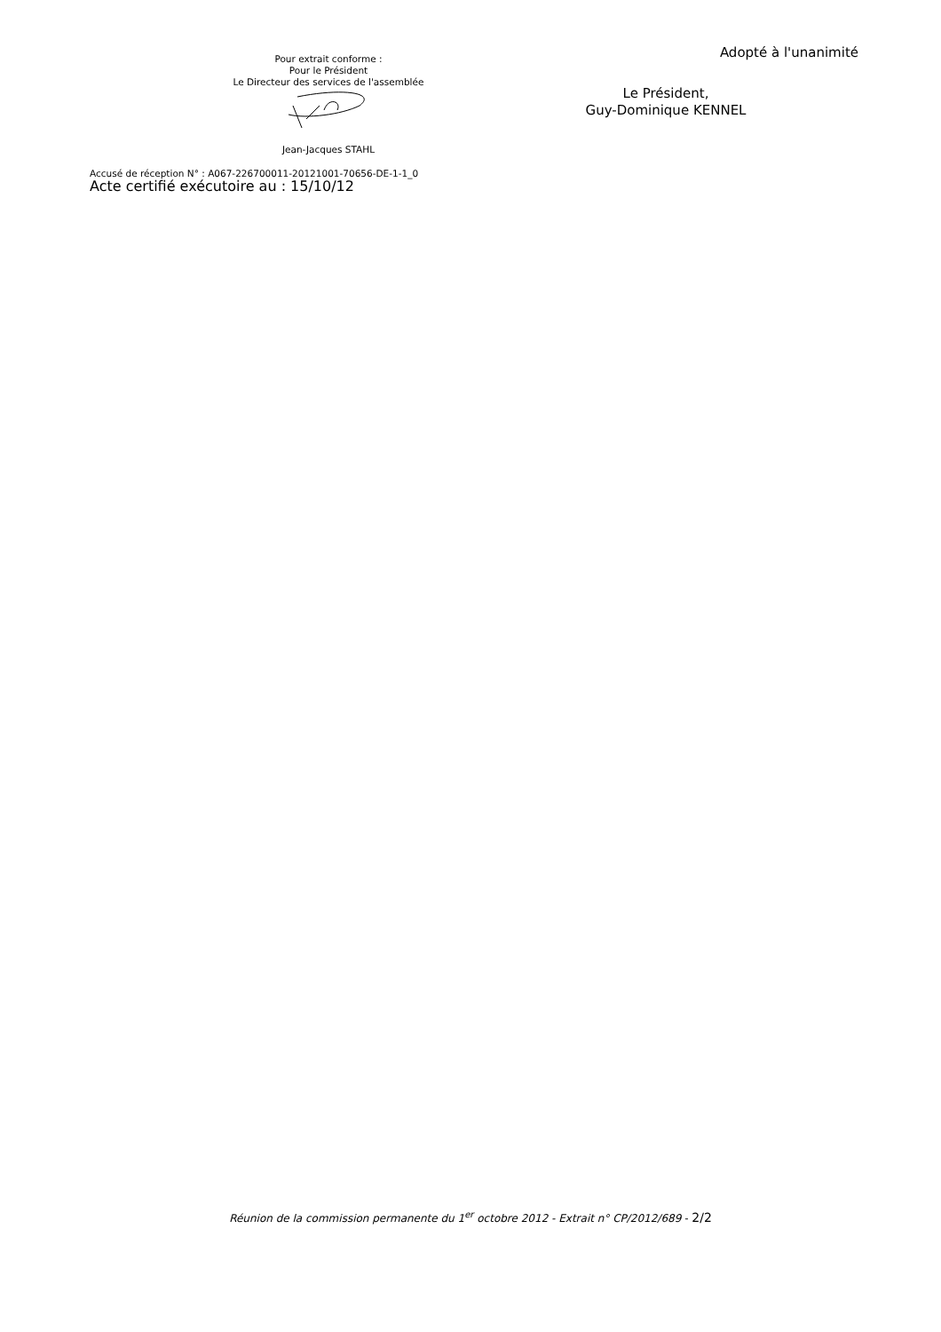Pour extrait conforme :
Pour le Président
Le Directeur des services de l'assemblée
Jean-Jacques STAHL
Adopté à l'unanimité
Le Président,
Guy-Dominique KENNEL
Accusé de réception N° : A067-226700011-20121001-70656-DE-1-1_0
Acte certifié exécutoire au : 15/10/12
Réunion de la commission permanente du 1<sup>er</sup> octobre 2012 - Extrait n° CP/2012/689 - 2/2